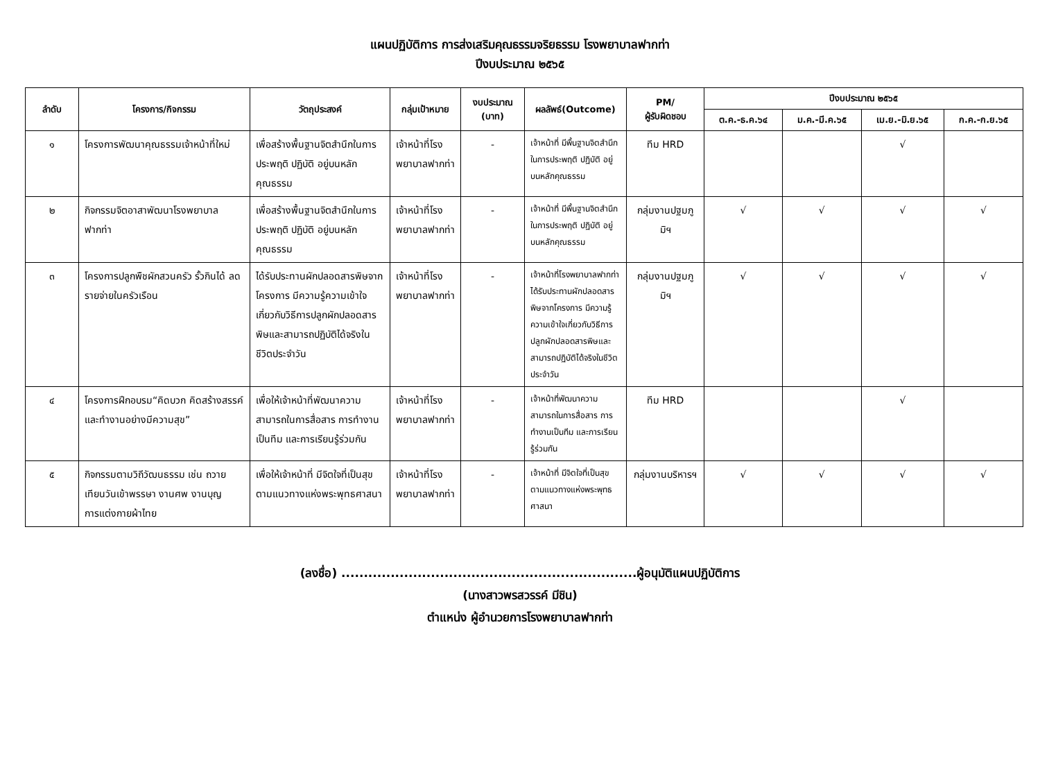แผนปฏิบัติการ การส่งเสริมคุณธรรมจริยธรรม โรงพยาบาลฟากท่า
ปีงบประมาณ ๒๕๖๕
| ลำดับ | โครงการ/กิจกรรม | วัตถุประสงค์ | กลุ่มเป้าหมาย | งบประมาณ (บาท) | ผลลัพธ์(Outcome) | PM/ ผู้รับผิดชอบ | ปีงบประมาณ ๒๕๖๕ | | | |
| --- | --- | --- | --- | --- | --- | --- | --- | --- | --- | --- |
| | | | | | | | ต.ค.-ธ.ค.๖๔ | ม.ค.-มี.ค.๖๕ | เม.ย.-มิ.ย.๖๕ | ก.ค.-ก.ย.๖๕ |
| ๑ | โครงการพัฒนาคุณธรรมเจ้าหน้าที่ใหม่ | เพื่อสร้างพื้นฐานจิตสำนึกในการประพฤติ ปฏิบัติ อยู่บนหลักคุณธรรม | เจ้าหน้าที่โรงพยาบาลฟากท่า | - | เจ้าหน้าที่ มีพื้นฐานจิตสำนึกในการประพฤติ ปฏิบัติ อยู่บนหลักคุณธรรม | ทีม HRD | | | √ | |
| ๒ | กิจกรรมจิตอาสาพัฒนาโรงพยาบาลฟากท่า | เพื่อสร้างพื้นฐานจิตสำนึกในการประพฤติ ปฏิบัติ อยู่บนหลักคุณธรรม | เจ้าหน้าที่โรงพยาบาลฟากท่า | - | เจ้าหน้าที่ มีพื้นฐานจิตสำนึกในการประพฤติ ปฏิบัติ อยู่บนหลักคุณธรรม | กลุ่มงานปฐมภูมิฯ | √ | √ | √ | √ |
| ๓ | โครงการปลูกพืชผักสวนครัว รั้วกินได้ ลดรายจ่ายในครัวเรือน | ได้รับประทานผักปลอดสารพิษจากโครงการ มีความรู้ความเข้าใจเกี่ยวกับวิธีการปลูกผักปลอดสารพิษและสามารถปฏิบัติได้จริงในชีวิตประจำวัน | เจ้าหน้าที่โรงพยาบาลฟากท่า | - | เจ้าหน้าที่โรงพยาบาลฟากท่าได้รับประทานผักปลอดสารพิษจากโครงการ มีความรู้ความเข้าใจเกี่ยวกับวิธีการปลูกผักปลอดสารพิษและสามารถปฏิบัติได้จริงในชีวิตประจำวัน | กลุ่มงานปฐมภูมิฯ | √ | √ | √ | √ |
| ๔ | โครงการฝึกอบรม“คิดบวก คิดสร้างสรรค์ และทำงานอย่างมีความสุข” | เพื่อให้เจ้าหน้าที่พัฒนาความสามารถในการสื่อสาร การทำงานเป็นทีม และการเรียนรู้ร่วมกัน | เจ้าหน้าที่โรงพยาบาลฟากท่า | - | เจ้าหน้าที่พัฒนาความสามารถในการสื่อสาร การทำงานเป็นทีม และการเรียนรู้ร่วมกัน | ทีม HRD | | | √ | |
| ๕ | กิจกรรมตามวิถีวัฒนธรรม เช่น ถวายเทียนวันเข้าพรรษา งานศพ งานบุญ การแต่งกายผ้าไทย | เพื่อให้เจ้าหน้าที่ มีจิตใจที่เป็นสุข ตามแนวทางแห่งพระพุทธศาสนา | เจ้าหน้าที่โรงพยาบาลฟากท่า | - | เจ้าหน้าที่ มีจิตใจที่เป็นสุข ตามแนวทางแห่งพระพุทธศาสนา | กลุ่มงานบริหารฯ | √ | √ | √ | √ |
(ลงชื่อ) ..................................................................ผู้อนุมัติแผนปฏิบัติการ
(นางสาวพรสวรรค์ มีชิน)
ตำแหน่ง ผู้อำนวยการโรงพยาบาลฟากท่า